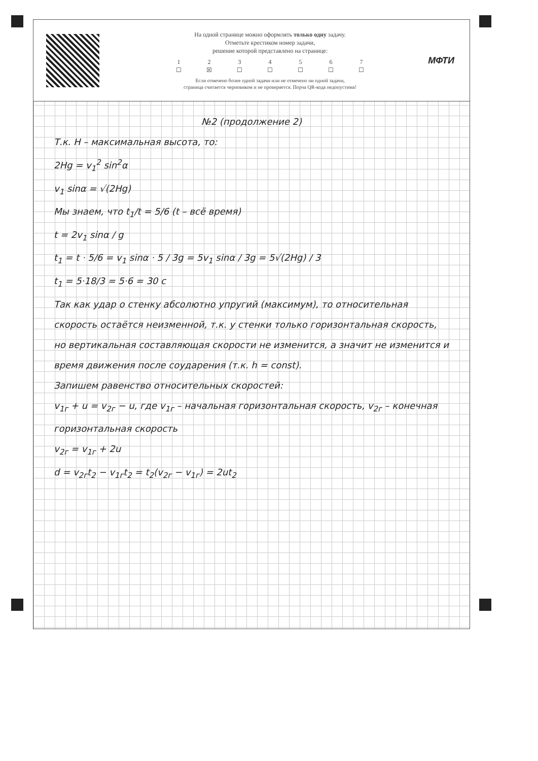На одной странице можно оформлять только одну задачу.
Отметьте крестиком номер задачи,
решение которой представлено на странице:
1
☐ 2
☒ 3
☐ 4
☐ 5
☐ 6
☐ 7
☐
Если отмечено более одной задачи или не отмечено ни одной задачи,
страница считается черновиком и не проверяется. Порча QR-кода недопустима!
МФТИ
№2 (продолжение 2)
Т.к. H – максимальная высота, то:
2Hg = v<sub>1</sub><sup>2</sup> sin<sup>2</sup>α
v<sub>1</sub> sinα = √(2Hg)
Мы знаем, что t<sub>1</sub>/t = 5/6 (t – всё время)
t = 2v<sub>1</sub> sinα / g
t<sub>1</sub> = t · 5/6 = v<sub>1</sub> sinα · 5 / 3g = 5v<sub>1</sub> sinα / 3g = 5√(2Hg) / 3
t<sub>1</sub> = 5·18/3 = 5·6 = 30 с
Так как удар о стенку абсолютно упругий (максимум), то относительная скорость остаётся неизменной, т.к. у стенки только горизонтальная скорость, но вертикальная составляющая скорости не изменится, а значит не изменится и время движения после соударения (т.к. h = const).
Запишем равенство относительных скоростей:
v<sub>1г</sub> + u = v<sub>2г</sub> − u, где v<sub>1г</sub> – начальная горизонтальная скорость, v<sub>2г</sub> – конечная горизонтальная скорость
v<sub>2г</sub> = v<sub>1г</sub> + 2u
d = v<sub>2г</sub>t<sub>2</sub> − v<sub>1г</sub>t<sub>2</sub> = t<sub>2</sub>(v<sub>2г</sub> − v<sub>1г</sub>) = 2ut<sub>2</sub>